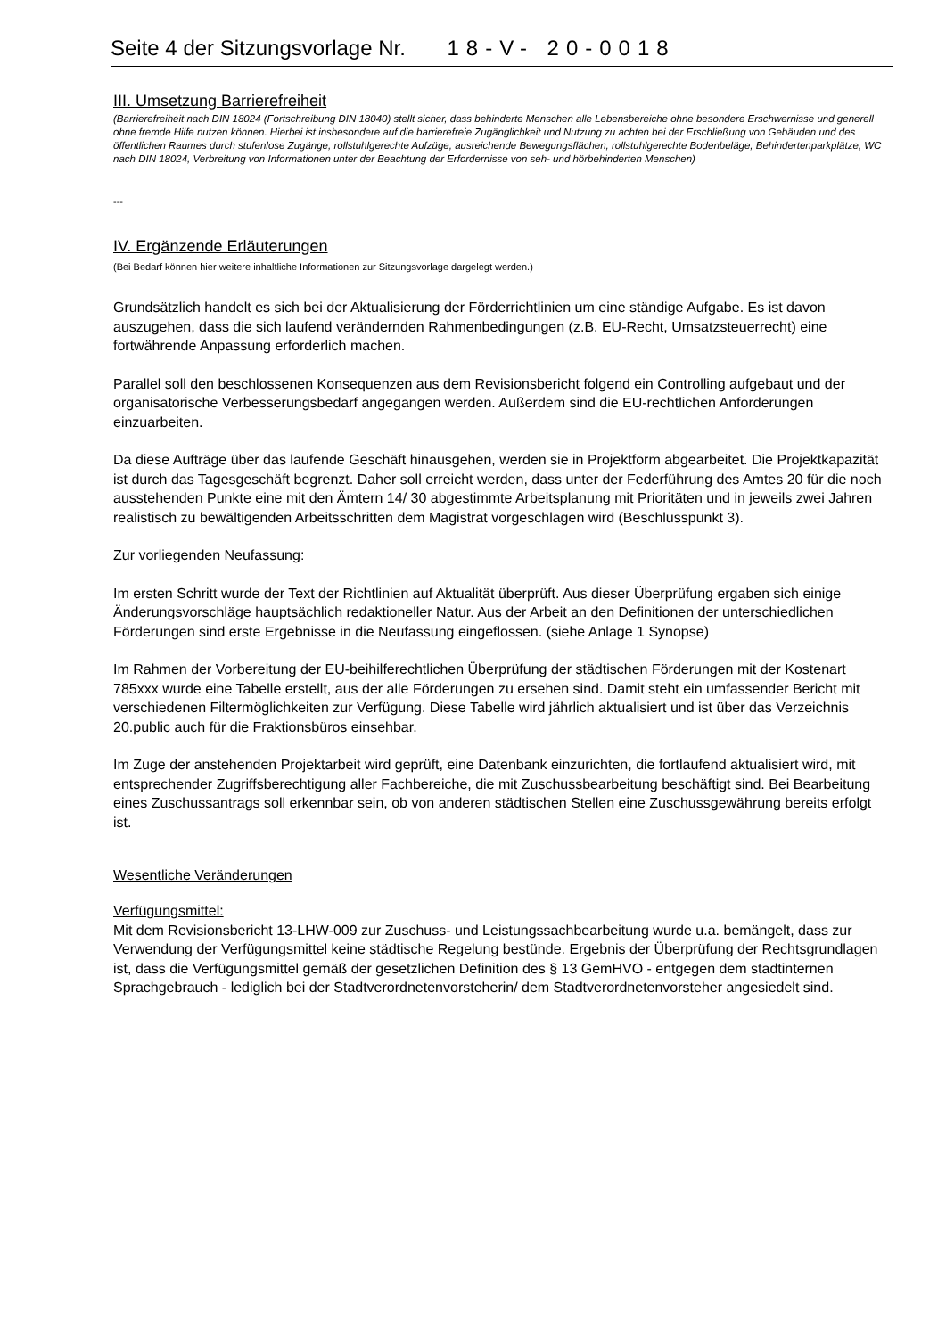Seite 4 der Sitzungsvorlage Nr. 18-V- 20-0018
III. Umsetzung Barrierefreiheit
(Barrierefreiheit nach DIN 18024 (Fortschreibung DIN 18040) stellt sicher, dass behinderte Menschen alle Lebensbereiche ohne besondere Erschwernisse und generell ohne fremde Hilfe nutzen können. Hierbei ist insbesondere auf die barrierefreie Zugänglichkeit und Nutzung zu achten bei der Erschließung von Gebäuden und des öffentlichen Raumes durch stufenlose Zugänge, rollstuhlgerechte Aufzüge, ausreichende Bewegungsflächen, rollstuhlgerechte Bodenbeläge, Behindertenparkplätze, WC nach DIN 18024, Verbreitung von Informationen unter der Beachtung der Erfordernisse von seh- und hörbehinderten Menschen)
---
IV. Ergänzende Erläuterungen
(Bei Bedarf können hier weitere inhaltliche Informationen zur Sitzungsvorlage dargelegt werden.)
Grundsätzlich handelt es sich bei der Aktualisierung der Förderrichtlinien um eine ständige Aufgabe. Es ist davon auszugehen, dass die sich laufend verändernden Rahmenbedingungen (z.B. EU-Recht, Umsatzsteuerrecht) eine fortwährende Anpassung erforderlich machen.
Parallel soll den beschlossenen Konsequenzen aus dem Revisionsbericht folgend ein Controlling aufgebaut und der organisatorische Verbesserungsbedarf angegangen werden. Außerdem sind die EU-rechtlichen Anforderungen einzuarbeiten.
Da diese Aufträge über das laufende Geschäft hinausgehen, werden sie in Projektform abgearbeitet. Die Projektkapazität ist durch das Tagesgeschäft begrenzt. Daher soll erreicht werden, dass unter der Federführung des Amtes 20 für die noch ausstehenden Punkte eine mit den Ämtern 14/ 30 abgestimmte Arbeitsplanung mit Prioritäten und in jeweils zwei Jahren realistisch zu bewältigenden Arbeitsschritten dem Magistrat vorgeschlagen wird (Beschlusspunkt 3).
Zur vorliegenden Neufassung:
Im ersten Schritt wurde der Text der Richtlinien auf Aktualität überprüft. Aus dieser Überprüfung ergaben sich einige Änderungsvorschläge hauptsächlich redaktioneller Natur. Aus der Arbeit an den Definitionen der unterschiedlichen Förderungen sind erste Ergebnisse in die Neufassung eingeflossen. (siehe Anlage 1 Synopse)
Im Rahmen der Vorbereitung der EU-beihilferechtlichen Überprüfung der städtischen Förderungen mit der Kostenart 785xxx wurde eine Tabelle erstellt, aus der alle Förderungen zu ersehen sind. Damit steht ein umfassender Bericht mit verschiedenen Filtermöglichkeiten zur Verfügung. Diese Tabelle wird jährlich aktualisiert und ist über das Verzeichnis 20.public auch für die Fraktionsbüros einsehbar.
Im Zuge der anstehenden Projektarbeit wird geprüft, eine Datenbank einzurichten, die fortlaufend aktualisiert wird, mit entsprechender Zugriffsberechtigung aller Fachbereiche, die mit Zuschussbearbeitung beschäftigt sind. Bei Bearbeitung eines Zuschussantrags soll erkennbar sein, ob von anderen städtischen Stellen eine Zuschussgewährung bereits erfolgt ist.
Wesentliche Veränderungen
Verfügungsmittel:
Mit dem Revisionsbericht 13-LHW-009 zur Zuschuss- und Leistungssachbearbeitung wurde u.a. bemängelt, dass zur Verwendung der Verfügungsmittel keine städtische Regelung bestünde. Ergebnis der Überprüfung der Rechtsgrundlagen ist, dass die Verfügungsmittel gemäß der gesetzlichen Definition des § 13 GemHVO - entgegen dem stadtinternen Sprachgebrauch - lediglich bei der Stadtverordnetenvorsteherin/ dem Stadtverordnetenvorsteher angesiedelt sind.